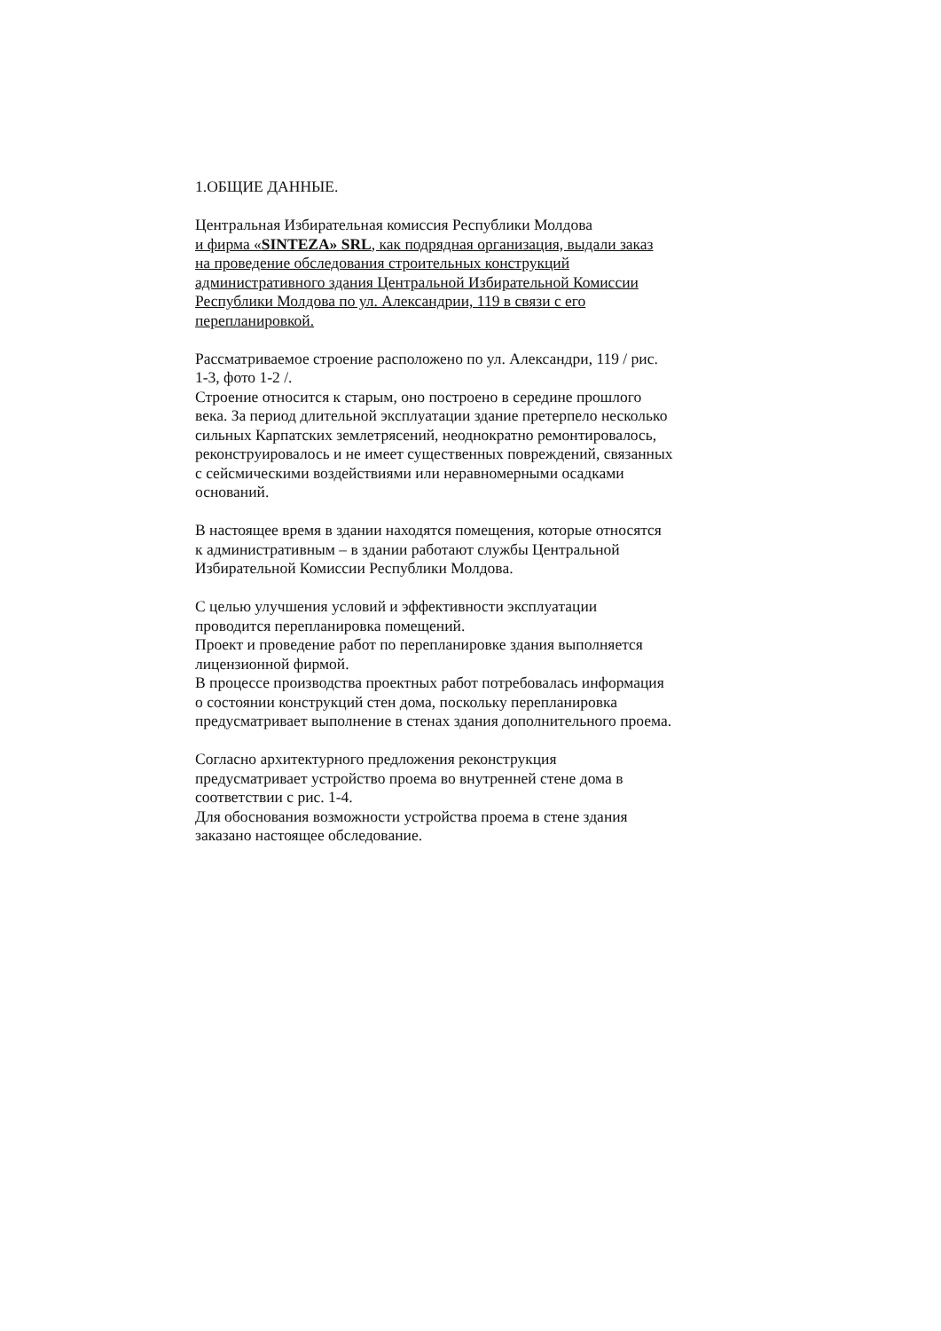1.ОБЩИЕ ДАННЫЕ.
Центральная Избирательная комиссия Республики Молдова
и фирма «SINTEZA» SRL, как подрядная организация, выдали заказ
на проведение обследования строительных конструкций
административного здания Центральной Избирательной Комиссии
Республики Молдова по ул. Александрии, 119 в связи с его
перепланировкой.
Рассматриваемое строение расположено по ул. Александри, 119 / рис.
1-3, фото 1-2 /.
Строение относится к старым, оно построено в середине прошлого
века. За период длительной эксплуатации здание претерпело несколько
сильных Карпатских землетрясений, неоднократно ремонтировалось,
реконструировалось и не имеет существенных повреждений, связанных
с сейсмическими воздействиями или неравномерными осадками
оснований.
В настоящее время в здании находятся помещения, которые относятся
к административным – в здании работают службы Центральной
Избирательной Комиссии Республики Молдова.
С целью улучшения условий и эффективности эксплуатации
проводится перепланировка помещений.
Проект и проведение работ по перепланировке здания выполняется
лицензионной фирмой.
В процессе производства проектных работ потребовалась информация
о состоянии конструкций стен дома, поскольку перепланировка
предусматривает выполнение в стенах здания дополнительного проема.
Согласно архитектурного предложения реконструкция
предусматривает устройство проема во внутренней стене дома в
соответствии с рис. 1-4.
Для обоснования возможности устройства проема в стене здания
заказано настоящее обследование.